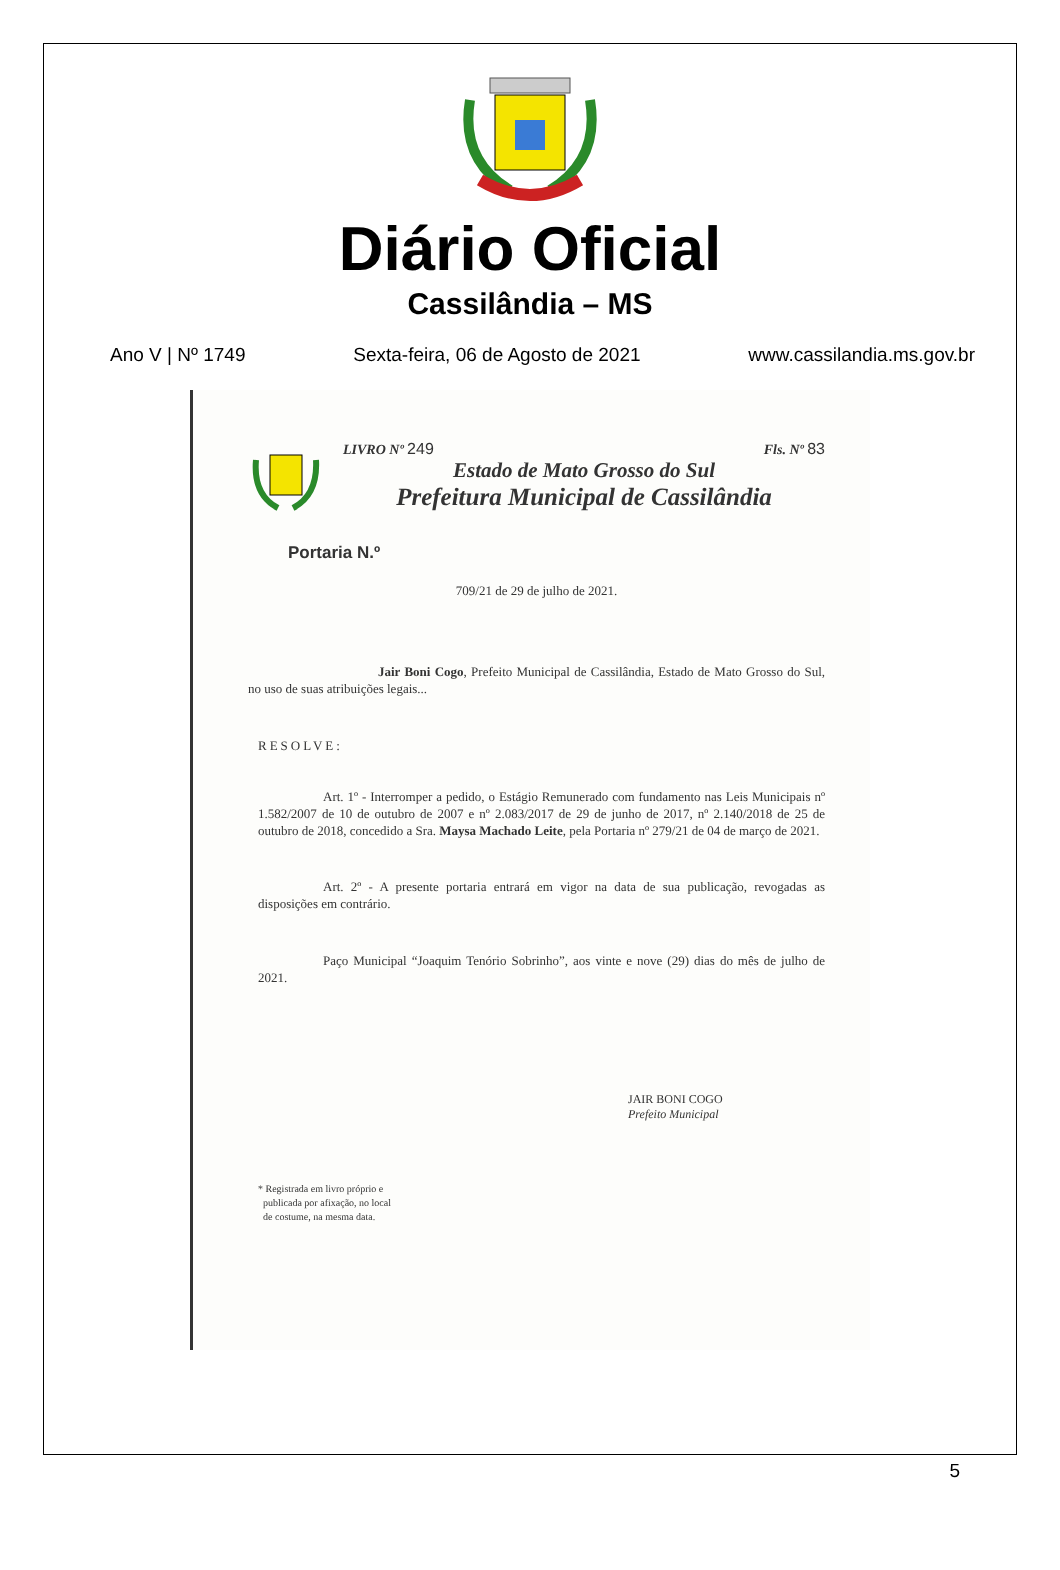Diário Oficial
Cassilândia – MS
Ano V | Nº 1749 Sexta-feira, 06 de Agosto de 2021 www.cassilandia.ms.gov.br
LIVRO Nº 249 Fls. Nº 83
Estado de Mato Grosso do Sul
Prefeitura Municipal de Cassilândia
Portaria N.º
709/21 de 29 de julho de 2021.
Jair Boni Cogo, Prefeito Municipal de Cassilândia, Estado de Mato Grosso do Sul, no uso de suas atribuições legais...
RESOLVE:
Art. 1º - Interromper a pedido, o Estágio Remunerado com fundamento nas Leis Municipais nº 1.582/2007 de 10 de outubro de 2007 e nº 2.083/2017 de 29 de junho de 2017, nº 2.140/2018 de 25 de outubro de 2018, concedido a Sra. Maysa Machado Leite, pela Portaria nº 279/21 de 04 de março de 2021.
Art. 2º - A presente portaria entrará em vigor na data de sua publicação, revogadas as disposições em contrário.
Paço Municipal “Joaquim Tenório Sobrinho”, aos vinte e nove (29) dias do mês de julho de 2021.
JAIR BONI COGO
Prefeito Municipal
* Registrada em livro próprio e
publicada por afixação, no local
de costume, na mesma data.
5